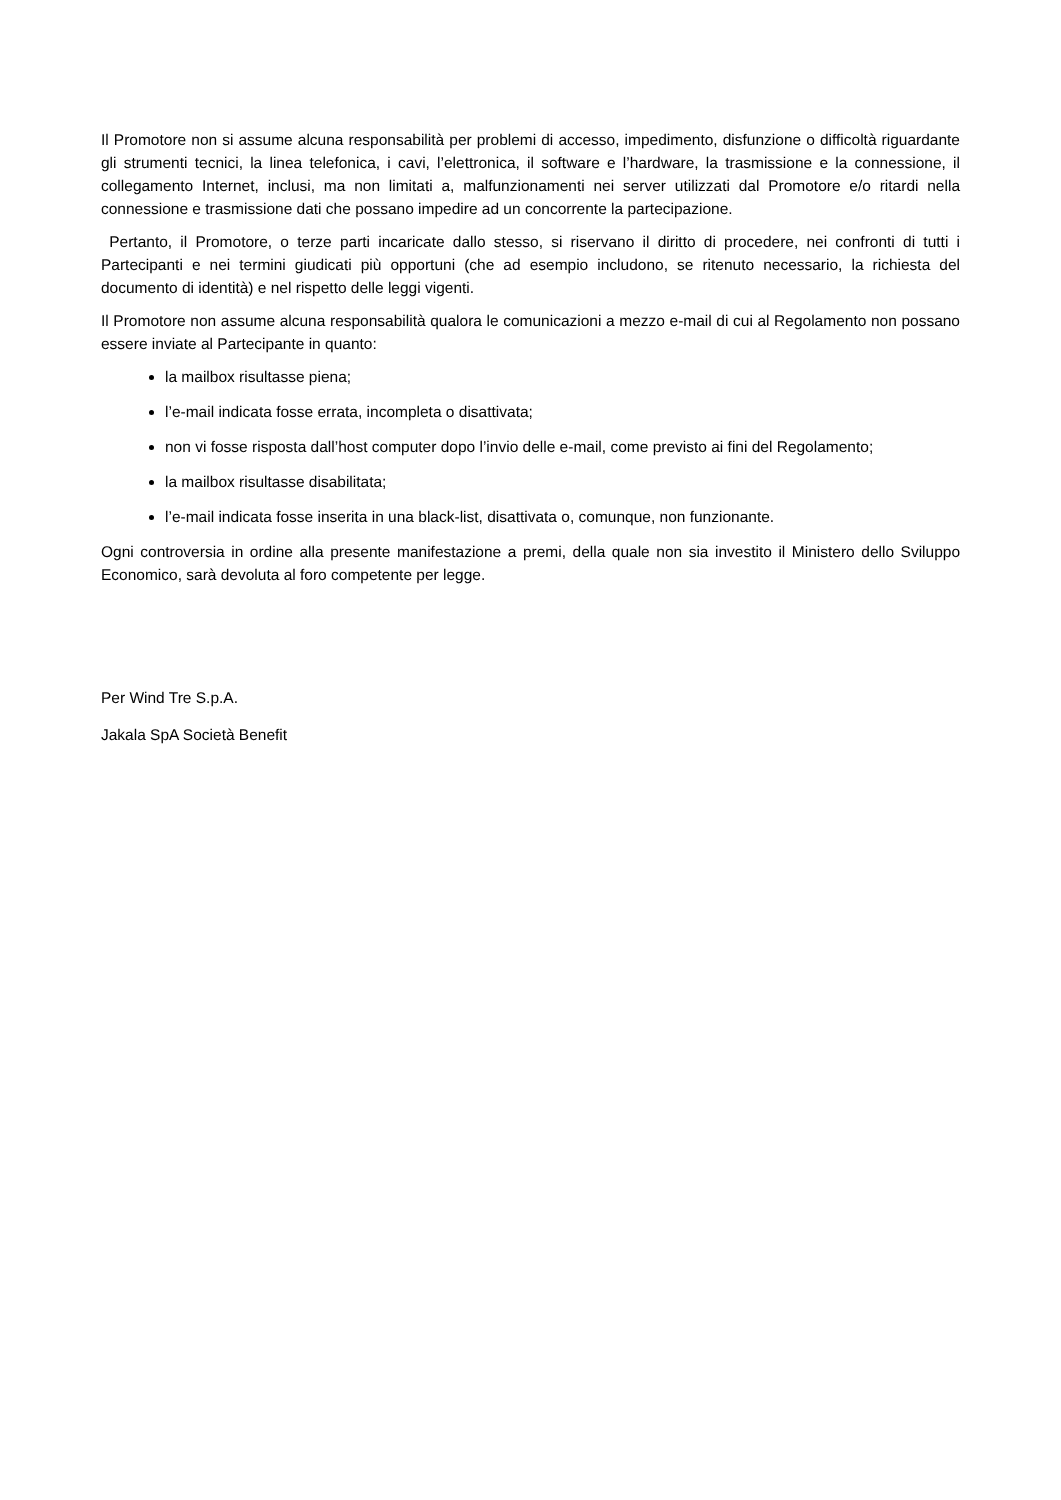Il Promotore non si assume alcuna responsabilità per problemi di accesso, impedimento, disfunzione o difficoltà riguardante gli strumenti tecnici, la linea telefonica, i cavi, l’elettronica, il software e l’hardware, la trasmissione e la connessione, il collegamento Internet, inclusi, ma non limitati a, malfunzionamenti nei server utilizzati dal Promotore e/o ritardi nella connessione e trasmissione dati che possano impedire ad un concorrente la partecipazione.
Pertanto, il Promotore, o terze parti incaricate dallo stesso, si riservano il diritto di procedere, nei confronti di tutti i Partecipanti e nei termini giudicati più opportuni (che ad esempio includono, se ritenuto necessario, la richiesta del documento di identità) e nel rispetto delle leggi vigenti.
Il Promotore non assume alcuna responsabilità qualora le comunicazioni a mezzo e-mail di cui al Regolamento non possano essere inviate al Partecipante in quanto:
la mailbox risultasse piena;
l’e-mail indicata fosse errata, incompleta o disattivata;
non vi fosse risposta dall’host computer dopo l’invio delle e-mail, come previsto ai fini del Regolamento;
la mailbox risultasse disabilitata;
l’e-mail indicata fosse inserita in una black-list, disattivata o, comunque, non funzionante.
Ogni controversia in ordine alla presente manifestazione a premi, della quale non sia investito il Ministero dello Sviluppo Economico, sarà devoluta al foro competente per legge.
Per Wind Tre S.p.A.
Jakala SpA Società Benefit